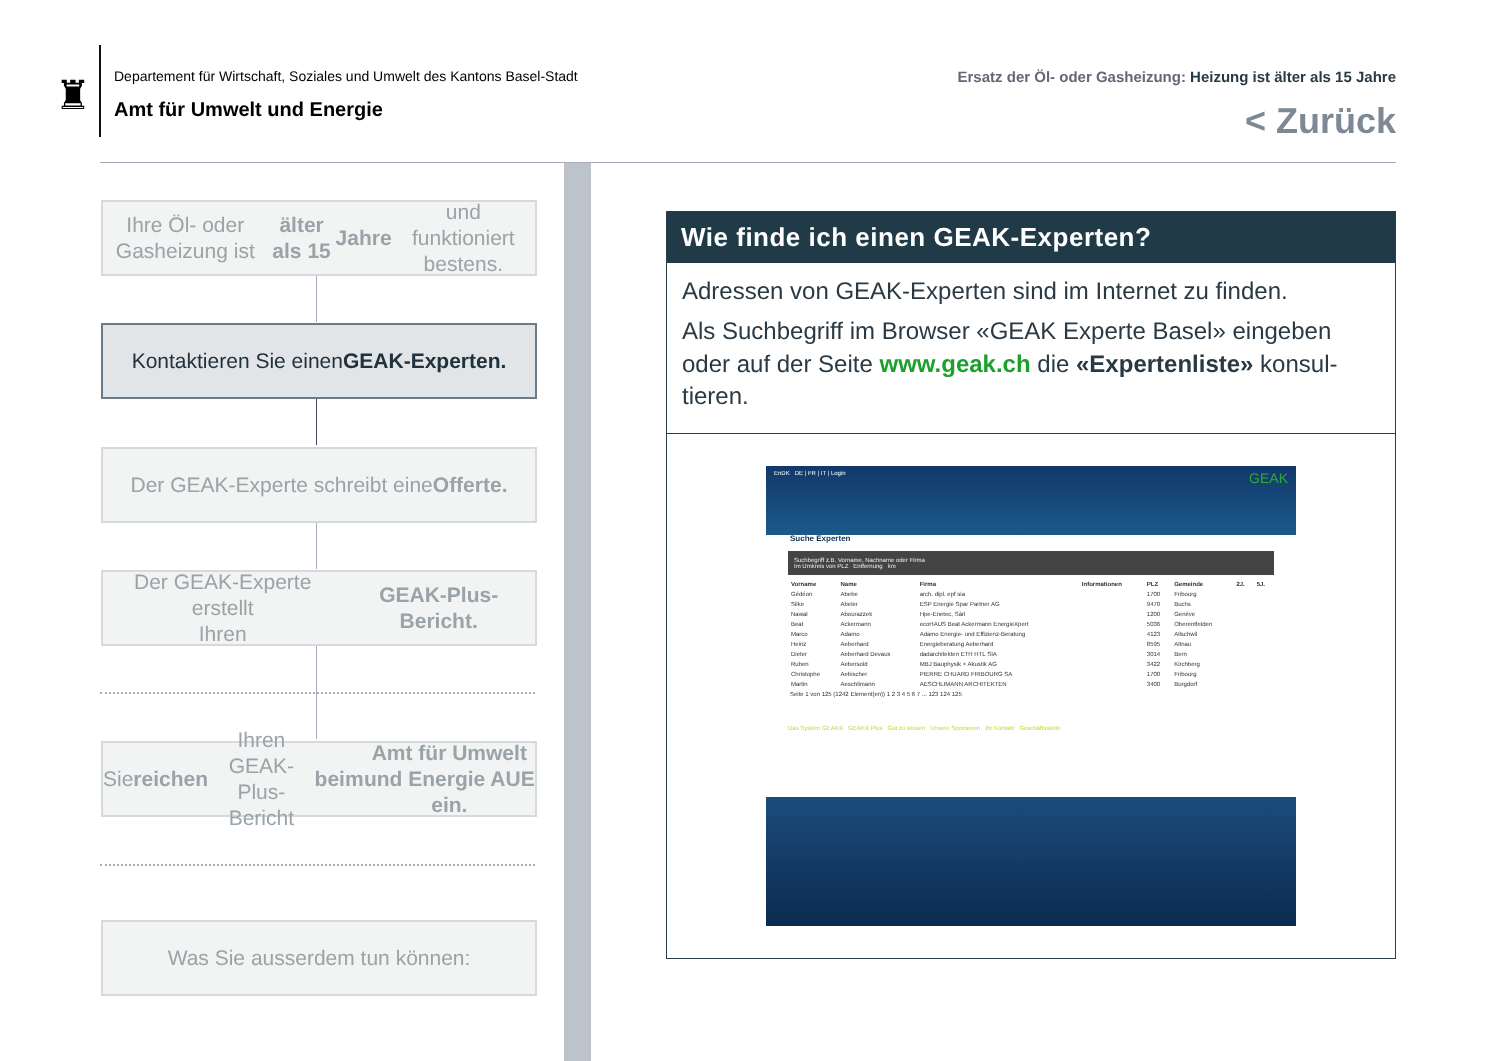♜
Departement für Wirtschaft, Soziales und Umwelt des Kantons Basel-Stadt
Amt für Umwelt und Energie
Ersatz der Öl- oder Gasheizung: Heizung ist älter als 15 Jahre
< Zurück
Ihre Öl- oder Gasheizung ist älter als 15
Jahre und funktioniert bestens.
Kontaktieren Sie einen GEAK-Experten.
Der GEAK-Experte schreibt eine Offerte.
Der GEAK-Experte erstellt
Ihren GEAK-Plus-Bericht.
Sie reichen Ihren GEAK-Plus-Bericht beim
Amt für Umwelt und Energie AUE ein.
Was Sie ausserdem tun können:
Wie finde ich einen GEAK-Experten?
Adressen von GEAK-Experten sind im Internet zu finden.
Als Suchbegriff im Browser «GEAK Experte Basel» eingeben oder auf der Seite www.geak.ch die «Expertenliste» konsul-tieren.
EnDK DE | FR | IT | Login GEAK
Suche Experten
Suchbegriff z.B. Vorname, Nachname oder Firma
Im Umkreis von PLZ Entfernung km
| Vorname | Name | Firma | Informationen | PLZ | Gemeinde | 2J. | 5J. |
| --- | --- | --- | --- | --- | --- | --- | --- |
| Gédéon | Abebe | arch. dipl. epf sia | | 1700 | Fribourg | | |
| Silke | Abeler | ESP Energie Spar Partner AG | | 9470 | Buchs | | |
| Nawal | Abourazzek | Hpe-Enetec, Sàrl | | 1200 | Genève | | |
| Beat | Ackermann | ecoHAUS Beat Ackermann EnergieXpert | | 5036 | Oberentfelden | | |
| Marco | Adamo | Adamo Energie- und Effizienz-Beratung | | 4123 | Allschwil | | |
| Heinz | Aeberhard | Energieberatung Aeberhard | | 8595 | Altnau | | |
| Dieter | Aeberhard Devaux | dadarchitekten ETH HTL SIA | | 3014 | Bern | | |
| Ruben | Aebersold | MBJ Bauphysik + Akustik AG | | 3422 | Kirchberg | | |
| Christophe | Aebischer | PIERRE CHUARD FRIBOURG SA | | 1700 | Fribourg | | |
| Martin | Aeschlimann | AESCHLIMANN ARCHITEKTEN | | 3400 | Burgdorf | | |
Seite 1 von 125 (1242 Element(en)) 1 2 3 4 5 6 7 ... 123 124 125
Das System GEAK® GEAK® Plus Gut zu wissen Unsere Sponsoren Ihr Kontakt Geschäftsstelle